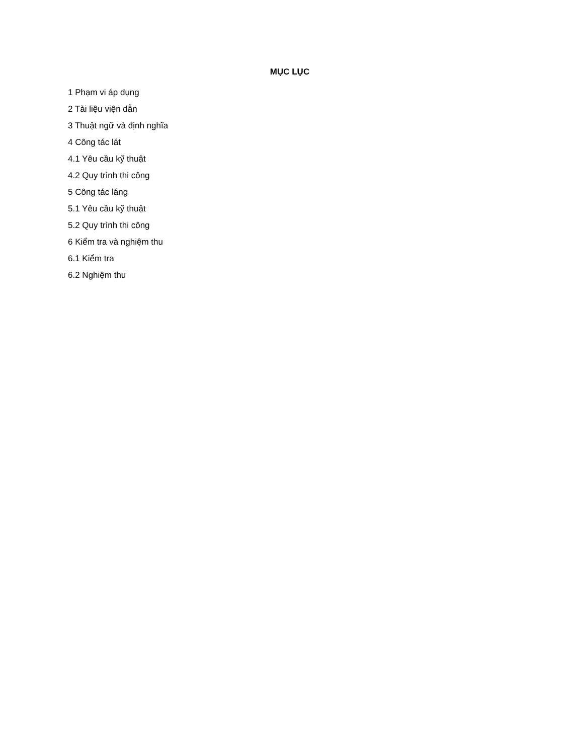MỤC LỤC
1 Phạm vi áp dụng
2 Tài liệu viện dẫn
3 Thuật ngữ và định nghĩa
4 Công tác lát
4.1 Yêu cầu kỹ thuật
4.2 Quy trình thi công
5 Công tác láng
5.1 Yêu cầu kỹ thuật
5.2 Quy trình thi công
6 Kiểm tra và nghiệm thu
6.1 Kiểm tra
6.2 Nghiệm thu